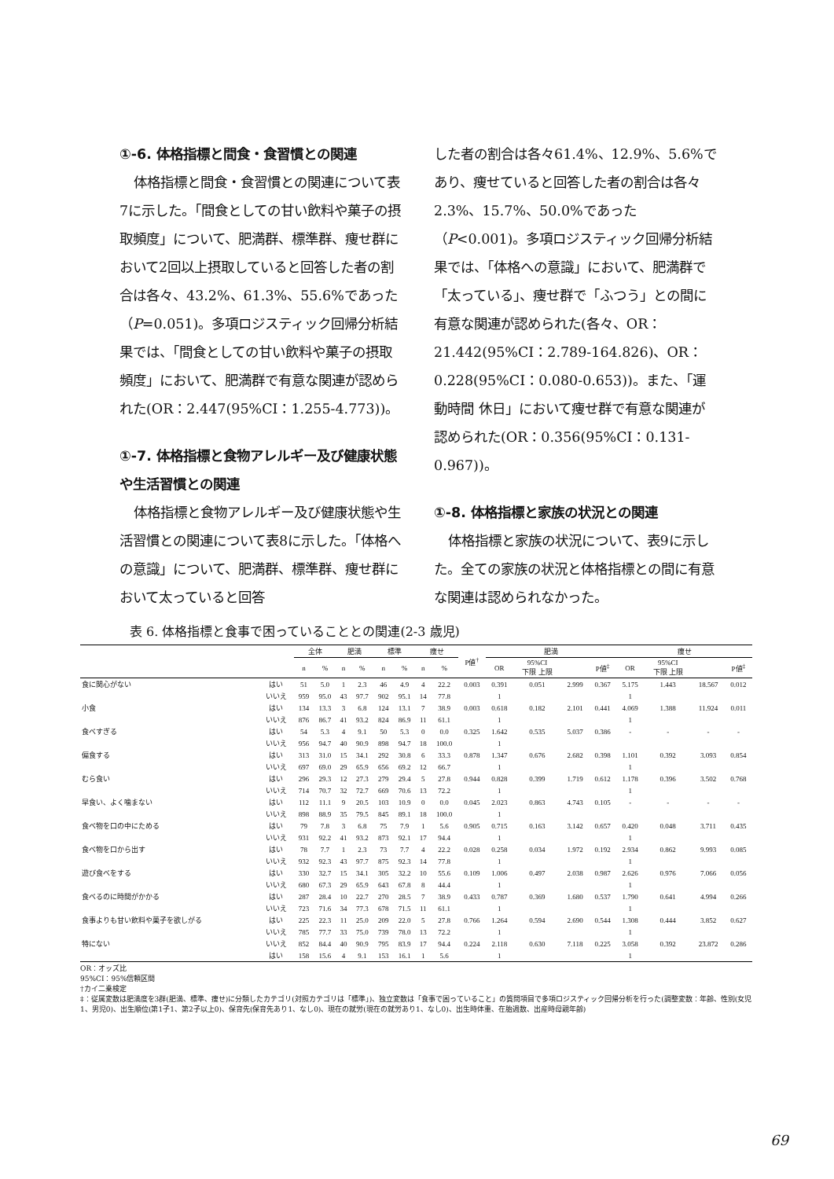①-6. 体格指標と間食・食習慣との関連
体格指標と間食・食習慣との関連について表7に示した。「間食としての甘い飲料や菓子の摂取頻度」について、肥満群、標準群、痩せ群において2回以上摂取していると回答した者の割合は各々、43.2%、61.3%、55.6%であった（P=0.051)。多項ロジスティック回帰分析結果では、「間食としての甘い飲料や菓子の摂取頻度」において、肥満群で有意な関連が認められた(OR：2.447(95%CI：1.255-4.773))。
①-7. 体格指標と食物アレルギー及び健康状態や生活習慣との関連
体格指標と食物アレルギー及び健康状態や生活習慣との関連について表8に示した。「体格への意識」について、肥満群、標準群、痩せ群において太っていると回答
した者の割合は各々61.4%、12.9%、5.6%であり、痩せていると回答した者の割合は各々2.3%、15.7%、50.0%であった（P<0.001)。多項ロジスティック回帰分析結果では、「体格への意識」において、肥満群で「太っている」、痩せ群で「ふつう」との間に有意な関連が認められた(各々、OR：21.442(95%CI：2.789-164.826)、OR：0.228(95%CI：0.080-0.653))。また、「運動時間 休日」において痩せ群で有意な関連が認められた(OR：0.356(95%CI：0.131-0.967))。
①-8. 体格指標と家族の状況との関連
体格指標と家族の状況について、表9に示した。全ての家族の状況と体格指標との間に有意な関連は認められなかった。
表 6. 体格指標と食事で困っていることとの関連(2-3 歳児)
| | | 全体 | | 肥満 | | 標準 | | 痩せ | | P値<sup>†</sup> | 肥満 | | | | 痩せ | | | |
| --- | --- | --- | --- | --- | --- | --- | --- | --- | --- | --- | --- | --- | --- | --- | --- | --- | --- | --- |
| | | n | % | n | % | n | % | n | % | | OR | 95%CI 下限 上限 | | P値<sup>‡</sup> | OR | 95%CI 下限 上限 | | P値<sup>‡</sup> |
| 食に関心がない | はい | 51 | 5.0 | 1 | 2.3 | 46 | 4.9 | 4 | 22.2 | 0.003 | 0.391 | 0.051 | 2.999 | 0.367 | 5.175 | 1.443 | 18.567 | 0.012 |
| | いいえ | 959 | 95.0 | 43 | 97.7 | 902 | 95.1 | 14 | 77.8 | | 1 | | | | 1 | | | |
| 小食 | はい | 134 | 13.3 | 3 | 6.8 | 124 | 13.1 | 7 | 38.9 | 0.003 | 0.618 | 0.182 | 2.101 | 0.441 | 4.069 | 1.388 | 11.924 | 0.011 |
| | いいえ | 876 | 86.7 | 41 | 93.2 | 824 | 86.9 | 11 | 61.1 | | 1 | | | | 1 | | | |
| 食べすぎる | はい | 54 | 5.3 | 4 | 9.1 | 50 | 5.3 | 0 | 0.0 | 0.325 | 1.642 | 0.535 | 5.037 | 0.386 | - | - | - | - |
| | いいえ | 956 | 94.7 | 40 | 90.9 | 898 | 94.7 | 18 | 100.0 | | 1 | | | | | | | |
| 偏食する | はい | 313 | 31.0 | 15 | 34.1 | 292 | 30.8 | 6 | 33.3 | 0.878 | 1.347 | 0.676 | 2.682 | 0.398 | 1.101 | 0.392 | 3.093 | 0.854 |
| | いいえ | 697 | 69.0 | 29 | 65.9 | 656 | 69.2 | 12 | 66.7 | | 1 | | | | 1 | | | |
| むら食い | はい | 296 | 29.3 | 12 | 27.3 | 279 | 29.4 | 5 | 27.8 | 0.944 | 0.828 | 0.399 | 1.719 | 0.612 | 1.178 | 0.396 | 3.502 | 0.768 |
| | いいえ | 714 | 70.7 | 32 | 72.7 | 669 | 70.6 | 13 | 72.2 | | 1 | | | | 1 | | | |
| 早食い、よく噛まない | はい | 112 | 11.1 | 9 | 20.5 | 103 | 10.9 | 0 | 0.0 | 0.045 | 2.023 | 0.863 | 4.743 | 0.105 | - | - | - | - |
| | いいえ | 898 | 88.9 | 35 | 79.5 | 845 | 89.1 | 18 | 100.0 | | 1 | | | | | | | |
| 食べ物を口の中にためる | はい | 79 | 7.8 | 3 | 6.8 | 75 | 7.9 | 1 | 5.6 | 0.905 | 0.715 | 0.163 | 3.142 | 0.657 | 0.420 | 0.048 | 3.711 | 0.435 |
| | いいえ | 931 | 92.2 | 41 | 93.2 | 873 | 92.1 | 17 | 94.4 | | 1 | | | | 1 | | | |
| 食べ物を口から出す | はい | 78 | 7.7 | 1 | 2.3 | 73 | 7.7 | 4 | 22.2 | 0.028 | 0.258 | 0.034 | 1.972 | 0.192 | 2.934 | 0.862 | 9.993 | 0.085 |
| | いいえ | 932 | 92.3 | 43 | 97.7 | 875 | 92.3 | 14 | 77.8 | | 1 | | | | 1 | | | |
| 遊び食べをする | はい | 330 | 32.7 | 15 | 34.1 | 305 | 32.2 | 10 | 55.6 | 0.109 | 1.006 | 0.497 | 2.038 | 0.987 | 2.626 | 0.976 | 7.066 | 0.056 |
| | いいえ | 680 | 67.3 | 29 | 65.9 | 643 | 67.8 | 8 | 44.4 | | 1 | | | | 1 | | | |
| 食べるのに時間がかかる | はい | 287 | 28.4 | 10 | 22.7 | 270 | 28.5 | 7 | 38.9 | 0.433 | 0.787 | 0.369 | 1.680 | 0.537 | 1.790 | 0.641 | 4.994 | 0.266 |
| | いいえ | 723 | 71.6 | 34 | 77.3 | 678 | 71.5 | 11 | 61.1 | | 1 | | | | 1 | | | |
| 食事よりも甘い飲料や菓子を欲しがる | はい | 225 | 22.3 | 11 | 25.0 | 209 | 22.0 | 5 | 27.8 | 0.766 | 1.264 | 0.594 | 2.690 | 0.544 | 1.308 | 0.444 | 3.852 | 0.627 |
| | いいえ | 785 | 77.7 | 33 | 75.0 | 739 | 78.0 | 13 | 72.2 | | 1 | | | | 1 | | | |
| 特にない | いいえ | 852 | 84.4 | 40 | 90.9 | 795 | 83.9 | 17 | 94.4 | 0.224 | 2.118 | 0.630 | 7.118 | 0.225 | 3.058 | 0.392 | 23.872 | 0.286 |
| | はい | 158 | 15.6 | 4 | 9.1 | 153 | 16.1 | 1 | 5.6 | | 1 | | | | 1 | | | |
OR：オッズ比
95%CI：95%信頼区間
†カイ二乗検定
‡：従属変数は肥満度を3群(肥満、標準、痩せ)に分類したカテゴリ(対照カテゴリは「標準」)、独立変数は「食事で困っていること」の質問項目で多項ロジスティック回帰分析を行った(調整変数：年齢、性別(女児1、男児0)、出生順位(第1子1、第2子以上0)、保育先(保育先あり1、なし0)、現在の就労(現在の就労あり1、なし0)、出生時体重、在胎週数、出産時母親年齢)
69